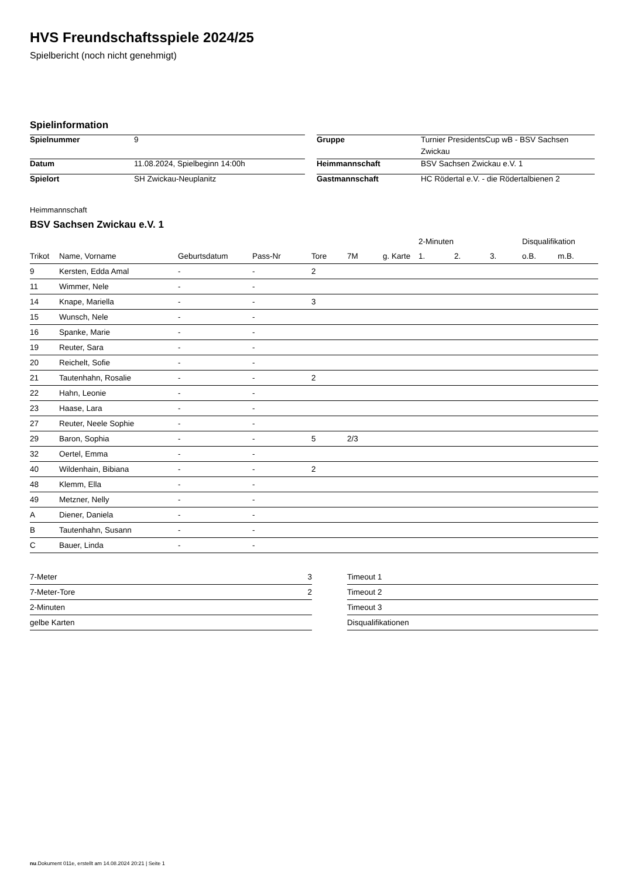HVS Freundschaftsspiele 2024/25
Spielbericht (noch nicht genehmigt)
Spielinformation
| Spielnummer | 9 | | Gruppe | Turnier PresidentsCup wB - BSV Sachsen Zwickau |
| Datum | 11.08.2024, Spielbeginn 14:00h | | Heimmannschaft | BSV Sachsen Zwickau e.V. 1 |
| Spielort | SH Zwickau-Neuplanitz | | Gastmannschaft | HC Rödertal e.V. - die Rödertalbienen 2 |
Heimmannschaft
BSV Sachsen Zwickau e.V. 1
| | | | | | | | | 2-Minuten | | | Disqualifikation | |
| --- | --- | --- | --- | --- | --- | --- | --- | --- | --- | --- | --- | --- |
| Trikot | Name, Vorname | Geburtsdatum | Pass-Nr | Tore | 7M | g. Karte | | 1. | 2. | 3. | o.B. | m.B. |
| 9 | Kersten, Edda Amal | - | - | 2 | | | | | | | | |
| 11 | Wimmer, Nele | - | - | | | | | | | | | |
| 14 | Knape, Mariella | - | - | 3 | | | | | | | | |
| 15 | Wunsch, Nele | - | - | | | | | | | | | |
| 16 | Spanke, Marie | - | - | | | | | | | | | |
| 19 | Reuter, Sara | - | - | | | | | | | | | |
| 20 | Reichelt, Sofie | - | - | | | | | | | | | |
| 21 | Tautenhahn, Rosalie | - | - | 2 | | | | | | | | |
| 22 | Hahn, Leonie | - | - | | | | | | | | | |
| 23 | Haase, Lara | - | - | | | | | | | | | |
| 27 | Reuter, Neele Sophie | - | - | | | | | | | | | |
| 29 | Baron, Sophia | - | - | 5 | 2/3 | | | | | | | |
| 32 | Oertel, Emma | - | - | | | | | | | | | |
| 40 | Wildenhain, Bibiana | - | - | 2 | | | | | | | | |
| 48 | Klemm, Ella | - | - | | | | | | | | | |
| 49 | Metzner, Nelly | - | - | | | | | | | | | |
| A | Diener, Daniela | - | - | | | | | | | | | |
| B | Tautenhahn, Susann | - | - | | | | | | | | | |
| C | Bauer, Linda | - | - | | | | | | | | | |
| 7-Meter | 3 |
| 7-Meter-Tore | 2 |
| 2-Minuten | |
| gelbe Karten | |
| Timeout 1 |
| Timeout 2 |
| Timeout 3 |
| Disqualifikationen |
nu.Dokument 011e, erstellt am 14.08.2024 20:21 | Seite 1